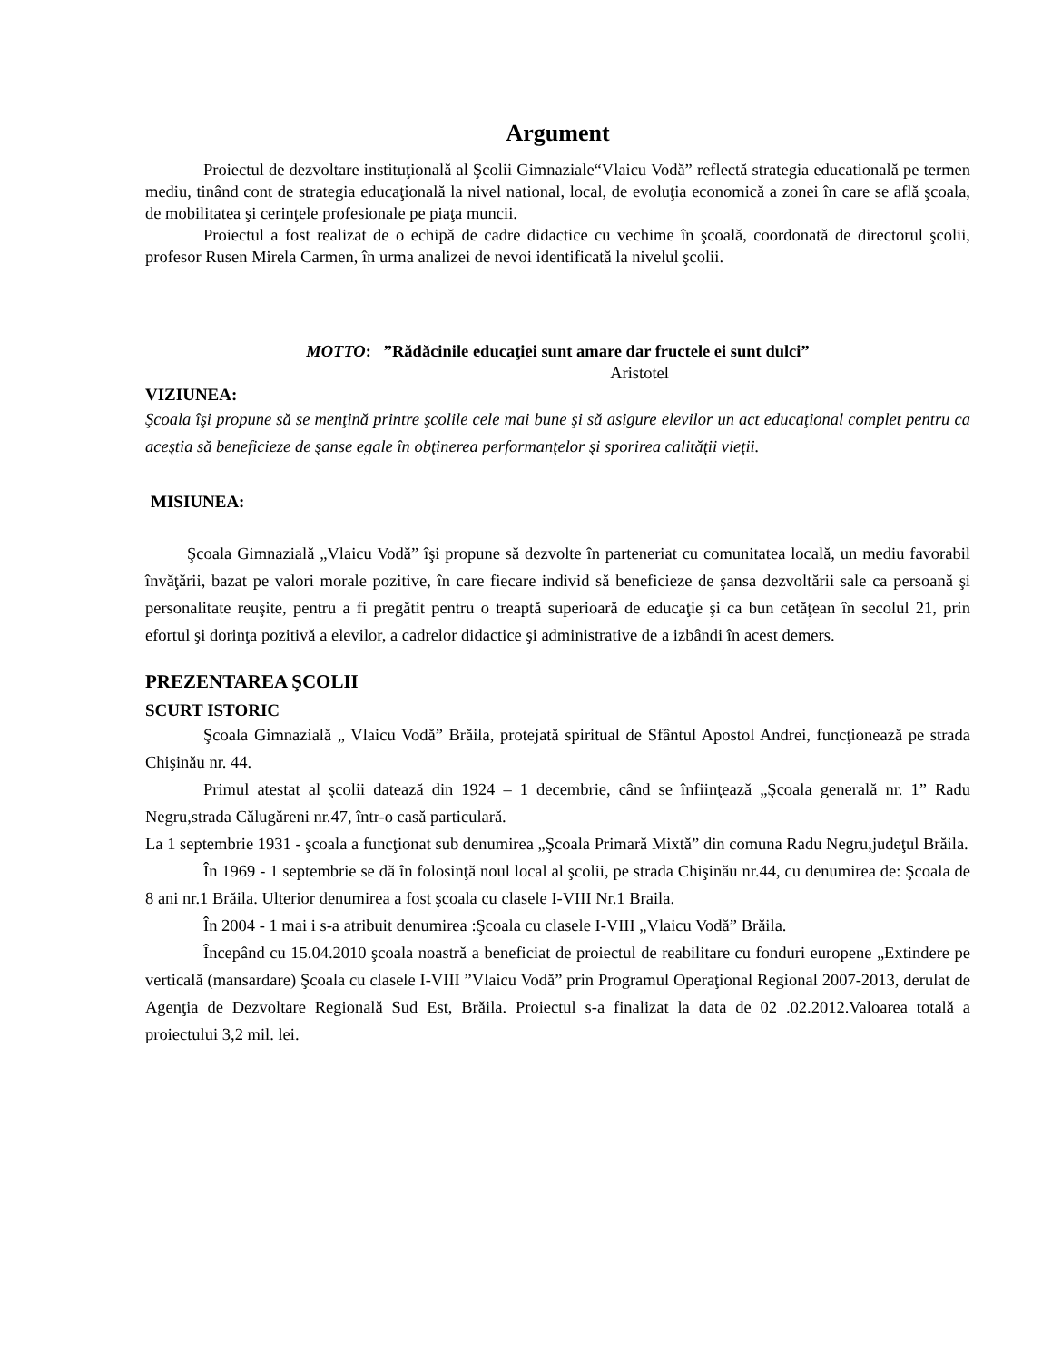Argument
Proiectul de dezvoltare instituţională al Şcolii Gimnaziale“Vlaicu Vodă” reflectă strategia educatională pe termen mediu, tinând cont de strategia educaţională la nivel national, local, de evoluţia economică a zonei în care se află şcoala, de mobilitatea şi cerinţele profesionale pe piaţa muncii.
Proiectul a fost realizat de o echipă de cadre didactice cu vechime în şcoală, coordonată de directorul şcolii, profesor Rusen Mirela Carmen, în urma analizei de nevoi identificată la nivelul şcolii.
MOTTO: ”Rădăcinile educaţiei sunt amare dar fructele ei sunt dulci”
Aristotel
VIZIUNEA:
Şcoala îşi propune să se menţină printre şcolile cele mai bune şi să asigure elevilor un act educaţional complet pentru ca aceştia să beneficieze de şanse egale în obţinerea performanţelor şi sporirea calităţii vieţii.
MISIUNEA:
Şcoala Gimnazială „Vlaicu Vodă” îşi propune să dezvolte în parteneriat cu comunitatea locală, un mediu favorabil învăţării, bazat pe valori morale pozitive, în care fiecare individ să beneficieze de şansa dezvoltării sale ca persoană şi personalitate reuşite, pentru a fi pregătit pentru o treaptă superioară de educaţie şi ca bun cetăţean în secolul 21, prin efortul şi dorinţa pozitivă a elevilor, a cadrelor didactice şi administrative de a izbândi în acest demers.
PREZENTAREA ŞCOLII
SCURT ISTORIC
Şcoala Gimnazială „ Vlaicu Vodă” Brăila, protejată spiritual de Sfântul Apostol Andrei, funcţionează pe strada Chişinău nr. 44.
Primul atestat al şcolii datează din 1924 – 1 decembrie, când se înfiinţează „Şcoala generală nr. 1” Radu Negru,strada Călugăreni nr.47, într-o casă particulară.
La 1 septembrie 1931 - şcoala a funcţionat sub denumirea „Şcoala Primară Mixtă” din comuna Radu Negru,judeţul Brăila.
În 1969 - 1 septembrie se dă în folosinţă noul local al şcolii, pe strada Chişinău nr.44, cu denumirea de: Şcoala de 8 ani nr.1 Brăila. Ulterior denumirea a fost şcoala cu clasele I-VIII Nr.1 Braila.
În 2004 - 1 mai i s-a atribuit denumirea :Şcoala cu clasele I-VIII „Vlaicu Vodă” Brăila.
Începând cu 15.04.2010 şcoala noastră a beneficiat de proiectul de reabilitare cu fonduri europene „Extindere pe verticală (mansardare) Şcoala cu clasele I-VIII ”Vlaicu Vodă” prin Programul Operaţional Regional 2007-2013, derulat de Agenţia de Dezvoltare Regională Sud Est, Brăila. Proiectul s-a finalizat la data de 02 .02.2012.Valoarea totală a proiectului 3,2 mil. lei.